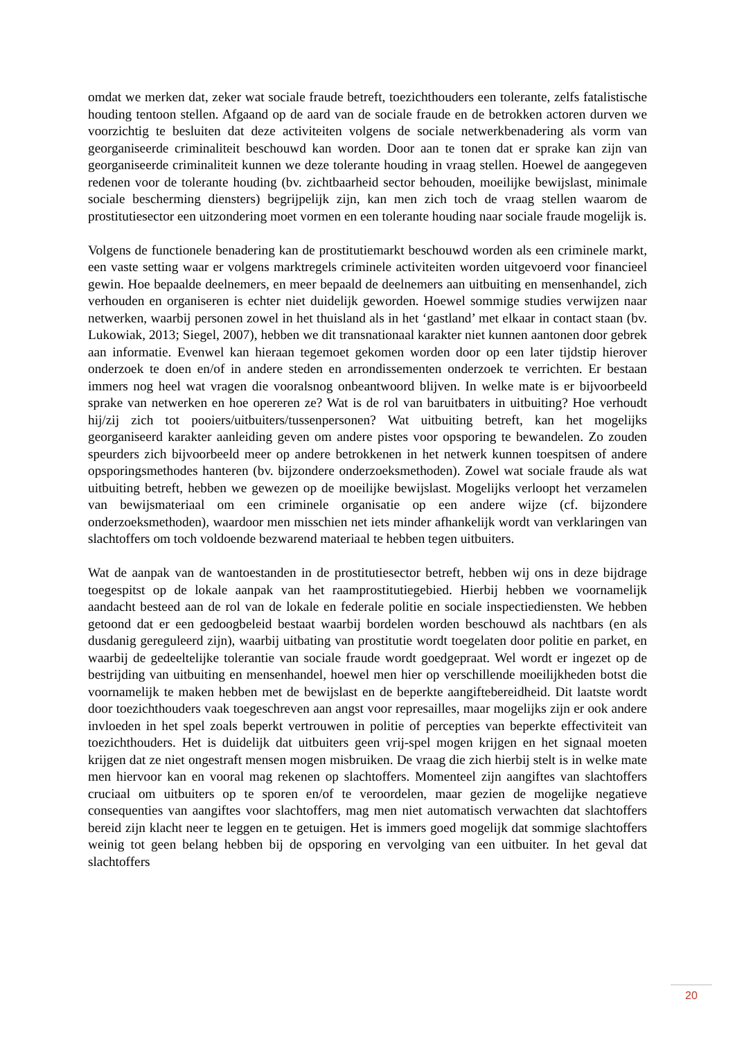omdat we merken dat, zeker wat sociale fraude betreft, toezichthouders een tolerante, zelfs fatalistische houding tentoon stellen. Afgaand op de aard van de sociale fraude en de betrokken actoren durven we voorzichtig te besluiten dat deze activiteiten volgens de sociale netwerkbenadering als vorm van georganiseerde criminaliteit beschouwd kan worden. Door aan te tonen dat er sprake kan zijn van georganiseerde criminaliteit kunnen we deze tolerante houding in vraag stellen. Hoewel de aangegeven redenen voor de tolerante houding (bv. zichtbaarheid sector behouden, moeilijke bewijslast, minimale sociale bescherming diensters) begrijpelijk zijn, kan men zich toch de vraag stellen waarom de prostitutiesector een uitzondering moet vormen en een tolerante houding naar sociale fraude mogelijk is.
Volgens de functionele benadering kan de prostitutiemarkt beschouwd worden als een criminele markt, een vaste setting waar er volgens marktregels criminele activiteiten worden uitgevoerd voor financieel gewin. Hoe bepaalde deelnemers, en meer bepaald de deelnemers aan uitbuiting en mensenhandel, zich verhouden en organiseren is echter niet duidelijk geworden. Hoewel sommige studies verwijzen naar netwerken, waarbij personen zowel in het thuisland als in het ‘gastland’ met elkaar in contact staan (bv. Lukowiak, 2013; Siegel, 2007), hebben we dit transnationaal karakter niet kunnen aantonen door gebrek aan informatie. Evenwel kan hieraan tegemoet gekomen worden door op een later tijdstip hierover onderzoek te doen en/of in andere steden en arrondissementen onderzoek te verrichten. Er bestaan immers nog heel wat vragen die vooralsnog onbeantwoord blijven. In welke mate is er bijvoorbeeld sprake van netwerken en hoe opereren ze? Wat is de rol van baruitbaters in uitbuiting? Hoe verhoudt hij/zij zich tot pooiers/uitbuiters/tussenpersonen? Wat uitbuiting betreft, kan het mogelijks georganiseerd karakter aanleiding geven om andere pistes voor opsporing te bewandelen. Zo zouden speurders zich bijvoorbeeld meer op andere betrokkenen in het netwerk kunnen toespitsen of andere opsporingsmethodes hanteren (bv. bijzondere onderzoeksmethoden). Zowel wat sociale fraude als wat uitbuiting betreft, hebben we gewezen op de moeilijke bewijslast. Mogelijks verloopt het verzamelen van bewijsmateriaal om een criminele organisatie op een andere wijze (cf. bijzondere onderzoeksmethoden), waardoor men misschien net iets minder afhankelijk wordt van verklaringen van slachtoffers om toch voldoende bezwarend materiaal te hebben tegen uitbuiters.
Wat de aanpak van de wantoestanden in de prostitutiesector betreft, hebben wij ons in deze bijdrage toegespitst op de lokale aanpak van het raamprostitutiegebied. Hierbij hebben we voornamelijk aandacht besteed aan de rol van de lokale en federale politie en sociale inspectiediensten. We hebben getoond dat er een gedoogbeleid bestaat waarbij bordelen worden beschouwd als nachtbars (en als dusdanig gereguleerd zijn), waarbij uitbating van prostitutie wordt toegelaten door politie en parket, en waarbij de gedeeltelijke tolerantie van sociale fraude wordt goedgepraat. Wel wordt er ingezet op de bestrijding van uitbuiting en mensenhandel, hoewel men hier op verschillende moeilijkheden botst die voornamelijk te maken hebben met de bewijslast en de beperkte aangiftebereidheid. Dit laatste wordt door toezichthouders vaak toegeschreven aan angst voor represailles, maar mogelijks zijn er ook andere invloeden in het spel zoals beperkt vertrouwen in politie of percepties van beperkte effectiviteit van toezichthouders. Het is duidelijk dat uitbuiters geen vrij-spel mogen krijgen en het signaal moeten krijgen dat ze niet ongestraft mensen mogen misbruiken. De vraag die zich hierbij stelt is in welke mate men hiervoor kan en vooral mag rekenen op slachtoffers. Momenteel zijn aangiftes van slachtoffers cruciaal om uitbuiters op te sporen en/of te veroordelen, maar gezien de mogelijke negatieve consequenties van aangiftes voor slachtoffers, mag men niet automatisch verwachten dat slachtoffers bereid zijn klacht neer te leggen en te getuigen. Het is immers goed mogelijk dat sommige slachtoffers weinig tot geen belang hebben bij de opsporing en vervolging van een uitbuiter. In het geval dat slachtoffers
20